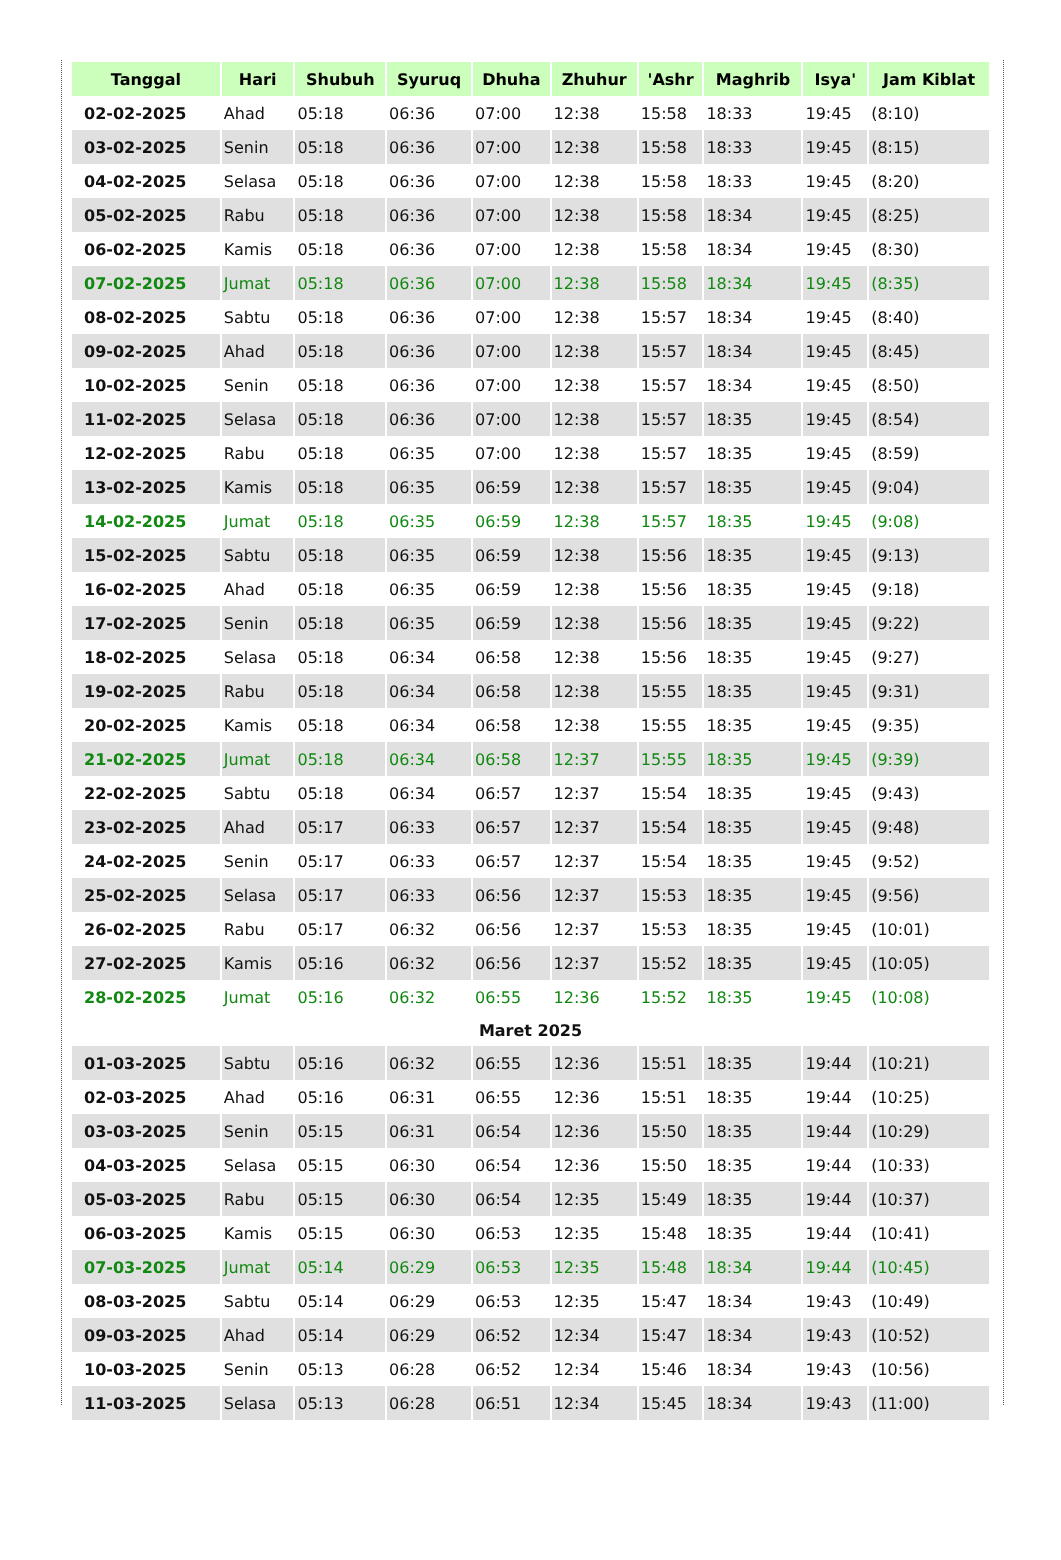| Tanggal | Hari | Shubuh | Syuruq | Dhuha | Zhuhur | 'Ashr | Maghrib | Isya' | Jam Kiblat |
| --- | --- | --- | --- | --- | --- | --- | --- | --- | --- |
| 02-02-2025 | Ahad | 05:18 | 06:36 | 07:00 | 12:38 | 15:58 | 18:33 | 19:45 | (8:10) |
| 03-02-2025 | Senin | 05:18 | 06:36 | 07:00 | 12:38 | 15:58 | 18:33 | 19:45 | (8:15) |
| 04-02-2025 | Selasa | 05:18 | 06:36 | 07:00 | 12:38 | 15:58 | 18:33 | 19:45 | (8:20) |
| 05-02-2025 | Rabu | 05:18 | 06:36 | 07:00 | 12:38 | 15:58 | 18:34 | 19:45 | (8:25) |
| 06-02-2025 | Kamis | 05:18 | 06:36 | 07:00 | 12:38 | 15:58 | 18:34 | 19:45 | (8:30) |
| 07-02-2025 | Jumat | 05:18 | 06:36 | 07:00 | 12:38 | 15:58 | 18:34 | 19:45 | (8:35) |
| 08-02-2025 | Sabtu | 05:18 | 06:36 | 07:00 | 12:38 | 15:57 | 18:34 | 19:45 | (8:40) |
| 09-02-2025 | Ahad | 05:18 | 06:36 | 07:00 | 12:38 | 15:57 | 18:34 | 19:45 | (8:45) |
| 10-02-2025 | Senin | 05:18 | 06:36 | 07:00 | 12:38 | 15:57 | 18:34 | 19:45 | (8:50) |
| 11-02-2025 | Selasa | 05:18 | 06:36 | 07:00 | 12:38 | 15:57 | 18:35 | 19:45 | (8:54) |
| 12-02-2025 | Rabu | 05:18 | 06:35 | 07:00 | 12:38 | 15:57 | 18:35 | 19:45 | (8:59) |
| 13-02-2025 | Kamis | 05:18 | 06:35 | 06:59 | 12:38 | 15:57 | 18:35 | 19:45 | (9:04) |
| 14-02-2025 | Jumat | 05:18 | 06:35 | 06:59 | 12:38 | 15:57 | 18:35 | 19:45 | (9:08) |
| 15-02-2025 | Sabtu | 05:18 | 06:35 | 06:59 | 12:38 | 15:56 | 18:35 | 19:45 | (9:13) |
| 16-02-2025 | Ahad | 05:18 | 06:35 | 06:59 | 12:38 | 15:56 | 18:35 | 19:45 | (9:18) |
| 17-02-2025 | Senin | 05:18 | 06:35 | 06:59 | 12:38 | 15:56 | 18:35 | 19:45 | (9:22) |
| 18-02-2025 | Selasa | 05:18 | 06:34 | 06:58 | 12:38 | 15:56 | 18:35 | 19:45 | (9:27) |
| 19-02-2025 | Rabu | 05:18 | 06:34 | 06:58 | 12:38 | 15:55 | 18:35 | 19:45 | (9:31) |
| 20-02-2025 | Kamis | 05:18 | 06:34 | 06:58 | 12:38 | 15:55 | 18:35 | 19:45 | (9:35) |
| 21-02-2025 | Jumat | 05:18 | 06:34 | 06:58 | 12:37 | 15:55 | 18:35 | 19:45 | (9:39) |
| 22-02-2025 | Sabtu | 05:18 | 06:34 | 06:57 | 12:37 | 15:54 | 18:35 | 19:45 | (9:43) |
| 23-02-2025 | Ahad | 05:17 | 06:33 | 06:57 | 12:37 | 15:54 | 18:35 | 19:45 | (9:48) |
| 24-02-2025 | Senin | 05:17 | 06:33 | 06:57 | 12:37 | 15:54 | 18:35 | 19:45 | (9:52) |
| 25-02-2025 | Selasa | 05:17 | 06:33 | 06:56 | 12:37 | 15:53 | 18:35 | 19:45 | (9:56) |
| 26-02-2025 | Rabu | 05:17 | 06:32 | 06:56 | 12:37 | 15:53 | 18:35 | 19:45 | (10:01) |
| 27-02-2025 | Kamis | 05:16 | 06:32 | 06:56 | 12:37 | 15:52 | 18:35 | 19:45 | (10:05) |
| 28-02-2025 | Jumat | 05:16 | 06:32 | 06:55 | 12:36 | 15:52 | 18:35 | 19:45 | (10:08) |
| Maret 2025 | | | | | | | | | |
| 01-03-2025 | Sabtu | 05:16 | 06:32 | 06:55 | 12:36 | 15:51 | 18:35 | 19:44 | (10:21) |
| 02-03-2025 | Ahad | 05:16 | 06:31 | 06:55 | 12:36 | 15:51 | 18:35 | 19:44 | (10:25) |
| 03-03-2025 | Senin | 05:15 | 06:31 | 06:54 | 12:36 | 15:50 | 18:35 | 19:44 | (10:29) |
| 04-03-2025 | Selasa | 05:15 | 06:30 | 06:54 | 12:36 | 15:50 | 18:35 | 19:44 | (10:33) |
| 05-03-2025 | Rabu | 05:15 | 06:30 | 06:54 | 12:35 | 15:49 | 18:35 | 19:44 | (10:37) |
| 06-03-2025 | Kamis | 05:15 | 06:30 | 06:53 | 12:35 | 15:48 | 18:35 | 19:44 | (10:41) |
| 07-03-2025 | Jumat | 05:14 | 06:29 | 06:53 | 12:35 | 15:48 | 18:34 | 19:44 | (10:45) |
| 08-03-2025 | Sabtu | 05:14 | 06:29 | 06:53 | 12:35 | 15:47 | 18:34 | 19:43 | (10:49) |
| 09-03-2025 | Ahad | 05:14 | 06:29 | 06:52 | 12:34 | 15:47 | 18:34 | 19:43 | (10:52) |
| 10-03-2025 | Senin | 05:13 | 06:28 | 06:52 | 12:34 | 15:46 | 18:34 | 19:43 | (10:56) |
| 11-03-2025 | Selasa | 05:13 | 06:28 | 06:51 | 12:34 | 15:45 | 18:34 | 19:43 | (11:00) |